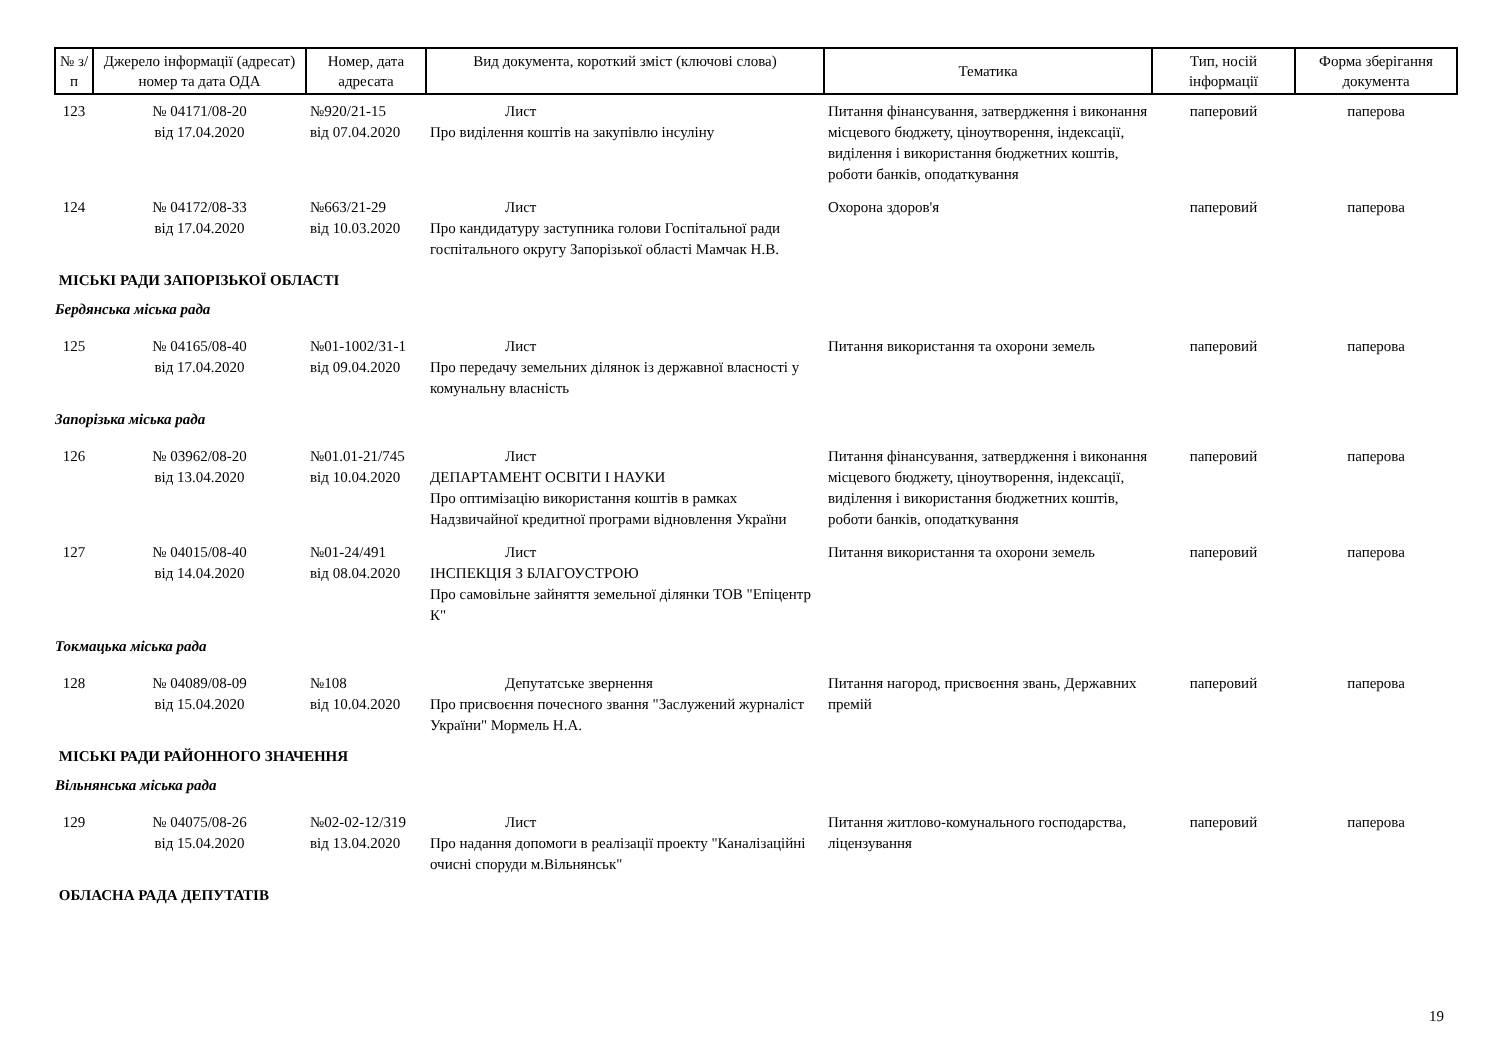| № з/п | Джерело інформації (адресат) номер та дата ОДА | Номер, дата адресата | Вид документа, короткий зміст (ключові слова) | Тематика | Тип, носій інформації | Форма зберігання документа |
| --- | --- | --- | --- | --- | --- | --- |
| 123 | № 04171/08-20 від 17.04.2020 | №920/21-15 від 07.04.2020 | Лист Про виділення коштів на закупівлю інсуліну | Питання фінансування, затвердження і виконання місцевого бюджету, ціноутворення, індексації, виділення і використання бюджетних коштів, роботи банків, оподаткування | паперовий | паперова |
| 124 | № 04172/08-33 від 17.04.2020 | №663/21-29 від 10.03.2020 | Лист Про кандидатуру заступника голови Госпітальної ради госпітального округу Запорізької області Мамчак Н.В. | Охорона здоров'я | паперовий | паперова |
| МІСЬКІ РАДИ ЗАПОРІЗЬКОЇ ОБЛАСТІ | | | | | | |
| Бердянська міська рада | | | | | | |
| 125 | № 04165/08-40 від 17.04.2020 | №01-1002/31-1 від 09.04.2020 | Лист Про передачу земельних ділянок із державної власності у комунальну власність | Питання використання та охорони земель | паперовий | паперова |
| Запорізька міська рада | | | | | | |
| 126 | № 03962/08-20 від 13.04.2020 | №01.01-21/745 від 10.04.2020 | Лист ДЕПАРТАМЕНТ ОСВІТИ І НАУКИ Про оптимізацію використання коштів в рамках Надзвичайної кредитної програми відновлення України | Питання фінансування, затвердження і виконання місцевого бюджету, ціноутворення, індексації, виділення і використання бюджетних коштів, роботи банків, оподаткування | паперовий | паперова |
| 127 | № 04015/08-40 від 14.04.2020 | №01-24/491 від 08.04.2020 | Лист ІНСПЕКЦІЯ З БЛАГОУСТРОЮ Про самовільне зайняття земельної ділянки ТОВ "Епіцентр К" | Питання використання та охорони земель | паперовий | паперова |
| Токмацька міська рада | | | | | | |
| 128 | № 04089/08-09 від 15.04.2020 | №108 від 10.04.2020 | Депутатське звернення Про присвоєння почесного звання "Заслужений журналіст України" Мормель Н.А. | Питання нагород, присвоєння звань, Державних премій | паперовий | паперова |
| МІСЬКІ РАДИ РАЙОННОГО ЗНАЧЕННЯ | | | | | | |
| Вільнянська міська рада | | | | | | |
| 129 | № 04075/08-26 від 15.04.2020 | №02-02-12/319 від 13.04.2020 | Лист Про надання допомоги в реалізації проекту "Каналізаційні очисні споруди м.Вільнянськ" | Питання житлово-комунального господарства, ліцензування | паперовий | паперова |
| ОБЛАСНА РАДА ДЕПУТАТІВ | | | | | | |
19